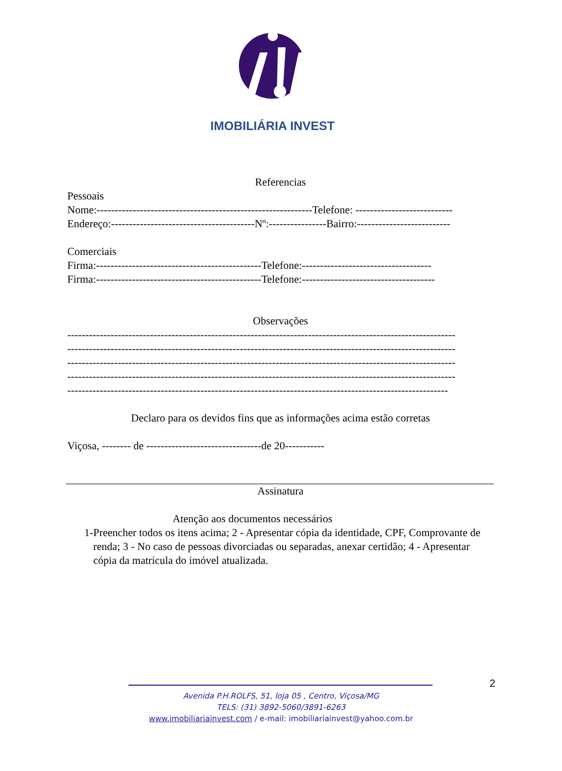IMOBILIÁRIA INVEST
Referencias
Pessoais
Nome:------------------------------------------------------------Telefone: ---------------------------
Endereço:----------------------------------------Nº:----------------Bairro:--------------------------
Comerciais
Firma:----------------------------------------------Telefone:------------------------------------
Firma:----------------------------------------------Telefone:-------------------------------------
Observações
------------------------------------------------------------------------------------------------------------
------------------------------------------------------------------------------------------------------------
------------------------------------------------------------------------------------------------------------
------------------------------------------------------------------------------------------------------------
----------------------------------------------------------------------------------------------------------
Declaro para os devidos fins que as informações acima estão corretas
Viçosa, -------- de --------------------------------de 20-----------
Assinatura
Atenção aos documentos necessários
1- Preencher todos os itens acima; 2 - Apresentar cópia da identidade, CPF, Comprovante de renda; 3 - No caso de pessoas divorciadas ou separadas, anexar certidão; 4 - Apresentar cópia da matrícula do imóvel atualizada.
2
Avenida P.H.ROLFS, 51, loja 05 , Centro, Viçosa/MG
TELS: (31) 3892-5060/3891-6263
www.imobiliariainvest.com / e-mail: imobiliariainvest@yahoo.com.br